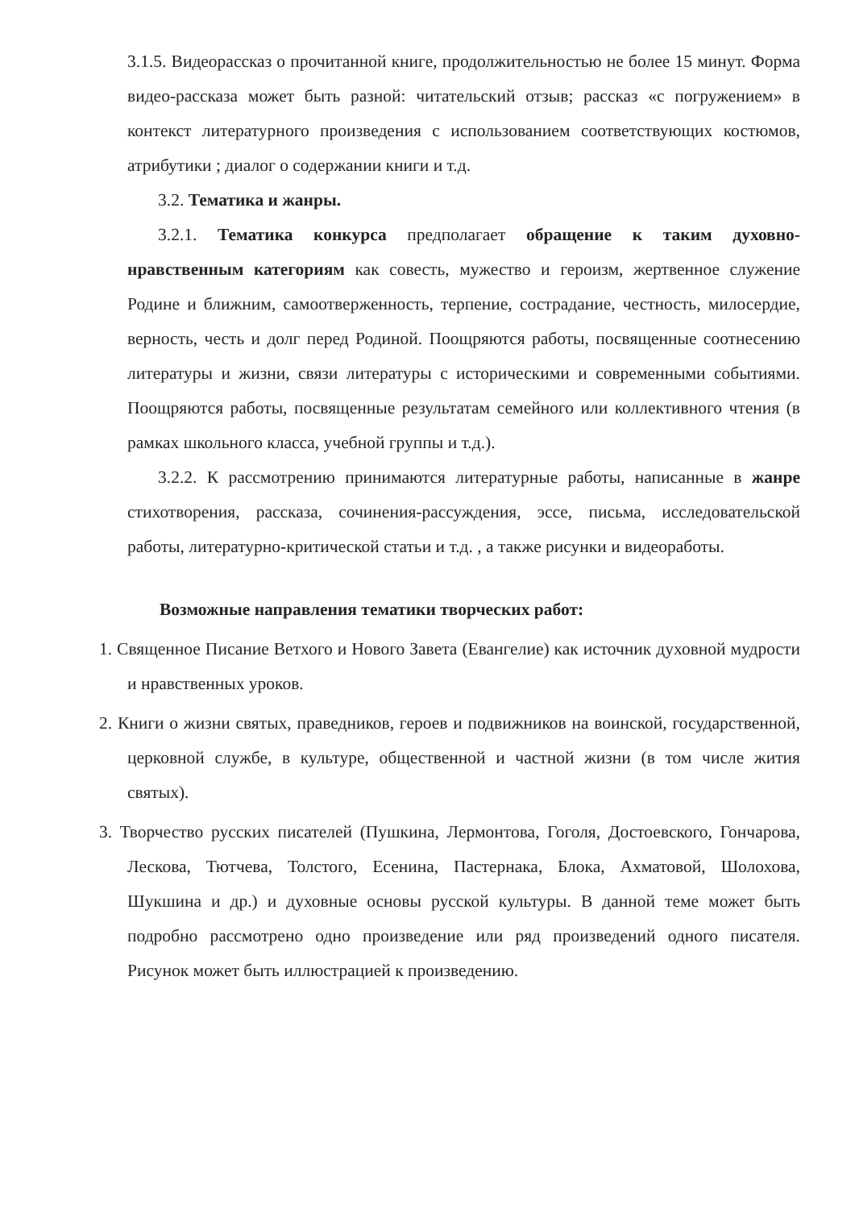3.1.5. Видеорассказ о прочитанной книге, продолжительностью не более 15 минут. Форма видео-рассказа может быть разной: читательский отзыв; рассказ «с погружением» в контекст литературного произведения с использованием соответствующих костюмов, атрибутики ; диалог о содержании книги и т.д.
3.2. Тематика и жанры.
3.2.1. Тематика конкурса предполагает обращение к таким духовно-нравственным категориям как совесть, мужество и героизм, жертвенное служение Родине и ближним, самоотверженность, терпение, сострадание, честность, милосердие, верность, честь и долг перед Родиной. Поощряются работы, посвященные соотнесению литературы и жизни, связи литературы с историческими и современными событиями. Поощряются работы, посвященные результатам семейного или коллективного чтения (в рамках школьного класса, учебной группы и т.д.).
3.2.2. К рассмотрению принимаются литературные работы, написанные в жанре стихотворения, рассказа, сочинения-рассуждения, эссе, письма, исследовательской работы, литературно-критической статьи и т.д. , а также рисунки и видеоработы.
Возможные направления тематики творческих работ:
1. Священное Писание Ветхого и Нового Завета (Евангелие) как источник духовной мудрости и нравственных уроков.
2. Книги о жизни святых, праведников, героев и подвижников на воинской, государственной, церковной службе, в культуре, общественной и частной жизни (в том числе жития святых).
3. Творчество русских писателей (Пушкина, Лермонтова, Гоголя, Достоевского, Гончарова, Лескова, Тютчева, Толстого, Есенина, Пастернака, Блока, Ахматовой, Шолохова, Шукшина и др.) и духовные основы русской культуры. В данной теме может быть подробно рассмотрено одно произведение или ряд произведений одного писателя. Рисунок может быть иллюстрацией к произведению.